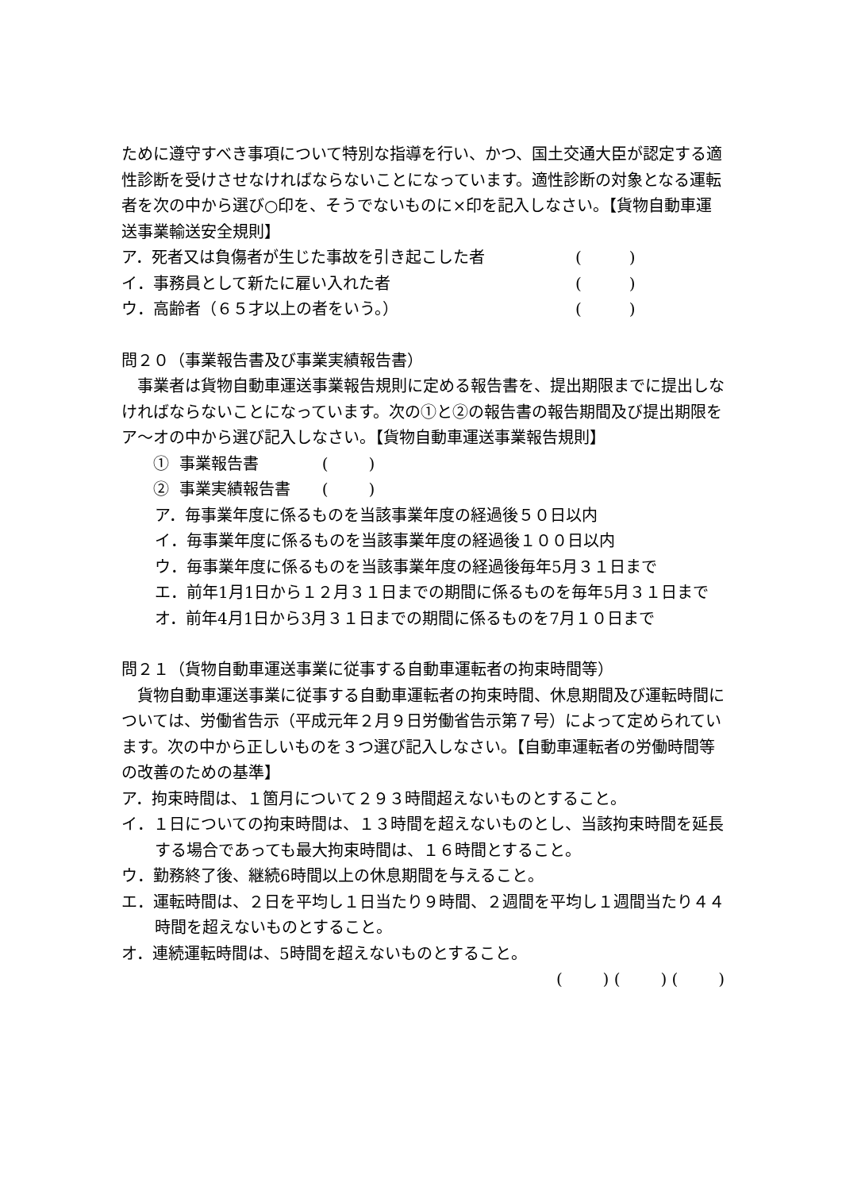ために遵守すべき事項について特別な指導を行い、かつ、国土交通大臣が認定する適性診断を受けさせなければならないことになっています。適性診断の対象となる運転者を次の中から選び○印を、そうでないものに×印を記入しなさい。【貨物自動車運送事業輸送安全規則】
ア．死者又は負傷者が生じた事故を引き起こした者 (　　　)
イ．事務員として新たに雇い入れた者 (　　　)
ウ．高齢者（６５才以上の者をいう。） (　　　)
問２０（事業報告書及び事業実績報告書）
　事業者は貨物自動車運送事業報告規則に定める報告書を、提出期限までに提出しなければならないことになっています。次の①と②の報告書の報告期間及び提出期限をア～オの中から選び記入しなさい。【貨物自動車運送事業報告規則】
① 事業報告書　　　　( )
② 事業実績報告書　　( )
ア．毎事業年度に係るものを当該事業年度の経過後５０日以内
イ．毎事業年度に係るものを当該事業年度の経過後１００日以内
ウ．毎事業年度に係るものを当該事業年度の経過後毎年5月３１日まで
エ．前年1月1日から１２月３１日までの期間に係るものを毎年5月３１日まで
オ．前年4月1日から3月３１日までの期間に係るものを7月１０日まで
問２１（貨物自動車運送事業に従事する自動車運転者の拘束時間等）
　貨物自動車運送事業に従事する自動車運転者の拘束時間、休息期間及び運転時間については、労働省告示（平成元年２月９日労働省告示第７号）によって定められています。次の中から正しいものを３つ選び記入しなさい。【自動車運転者の労働時間等の改善のための基準】
ア．拘束時間は、１箇月について２９３時間超えないものとすること。
イ．１日についての拘束時間は、１３時間を超えないものとし、当該拘束時間を延長する場合であっても最大拘束時間は、１６時間とすること。
ウ．勤務終了後、継続6時間以上の休息期間を与えること。
エ．運転時間は、２日を平均し１日当たり９時間、２週間を平均し１週間当たり４４時間を超えないものとすること。
オ．連続運転時間は、5時間を超えないものとすること。
( ) ( ) ( )